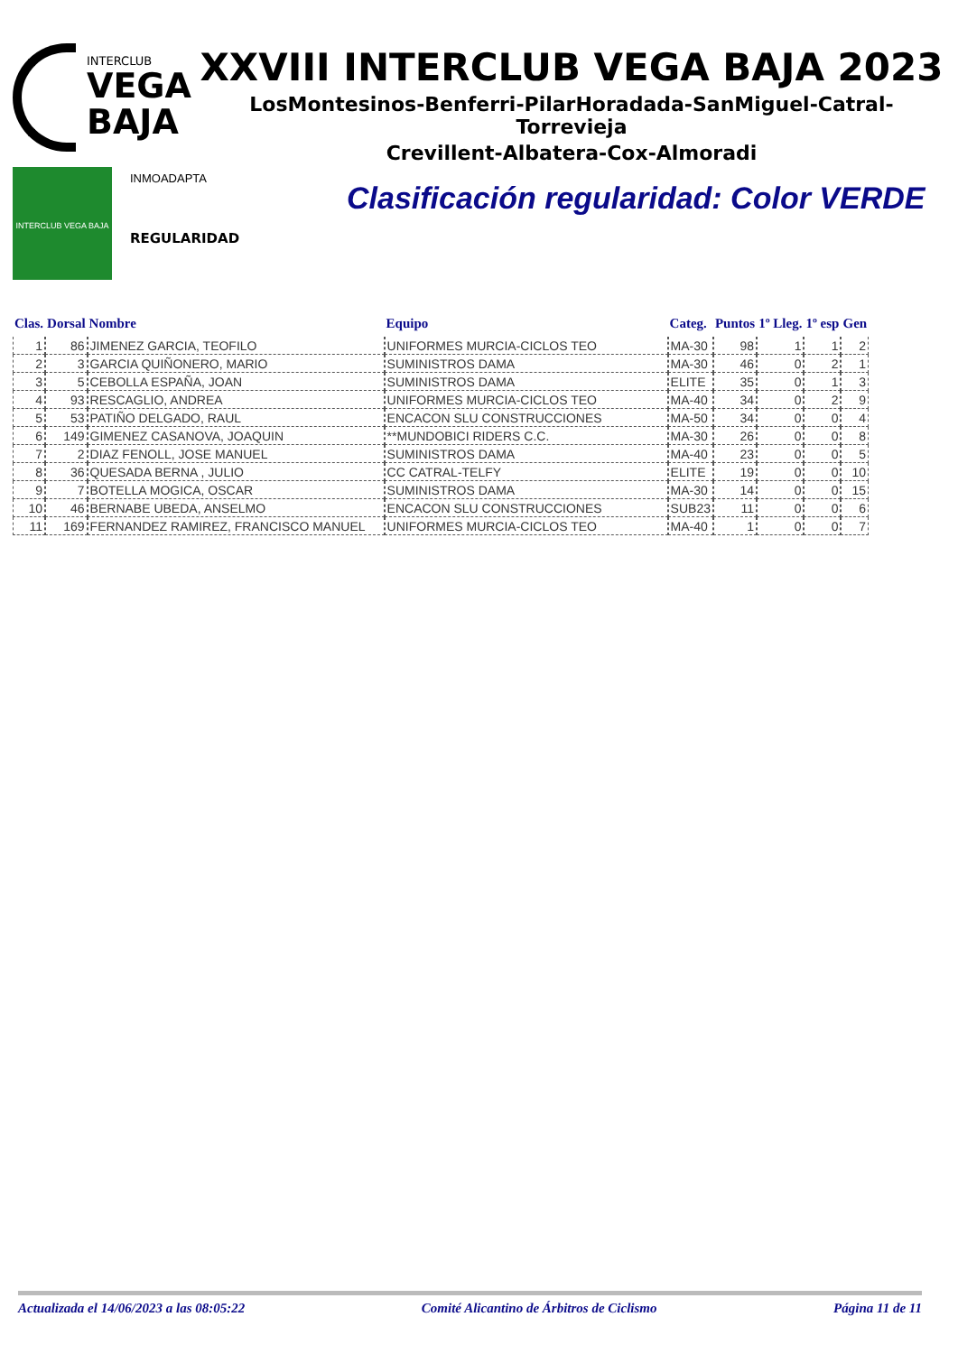INTERCLUB
VEGA
BAJA
XXVIII INTERCLUB VEGA BAJA 2023
LosMontesinos-Benferri-PilarHoradada-SanMiguel-Catral-Torrevieja
Crevillent-Albatera-Cox-Almoradi
INTERCLUB VEGA BAJA
INMOADAPTA
REGULARIDAD
Clasificación regularidad: Color VERDE
| Clas. | Dorsal | Nombre | Equipo | Categ. | Puntos | 1º Lleg. | 1º esp | Gen |
| --- | --- | --- | --- | --- | --- | --- | --- | --- |
| 1 | 86 | JIMENEZ GARCIA, TEOFILO | UNIFORMES MURCIA-CICLOS TEO | MA-30 | 98 | 1 | 1 | 2 |
| 2 | 3 | GARCIA QUIÑONERO, MARIO | SUMINISTROS DAMA | MA-30 | 46 | 0 | 2 | 1 |
| 3 | 5 | CEBOLLA ESPAÑA, JOAN | SUMINISTROS DAMA | ELITE | 35 | 0 | 1 | 3 |
| 4 | 93 | RESCAGLIO, ANDREA | UNIFORMES MURCIA-CICLOS TEO | MA-40 | 34 | 0 | 2 | 9 |
| 5 | 53 | PATIÑO DELGADO, RAUL | ENCACON SLU CONSTRUCCIONES | MA-50 | 34 | 0 | 0 | 4 |
| 6 | 149 | GIMENEZ CASANOVA, JOAQUIN | **MUNDOBICI RIDERS C.C. | MA-30 | 26 | 0 | 0 | 8 |
| 7 | 2 | DIAZ FENOLL, JOSE MANUEL | SUMINISTROS DAMA | MA-40 | 23 | 0 | 0 | 5 |
| 8 | 36 | QUESADA BERNA , JULIO | CC CATRAL-TELFY | ELITE | 19 | 0 | 0 | 10 |
| 9 | 7 | BOTELLA MOGICA, OSCAR | SUMINISTROS DAMA | MA-30 | 14 | 0 | 0 | 15 |
| 10 | 46 | BERNABE UBEDA, ANSELMO | ENCACON SLU CONSTRUCCIONES | SUB23 | 11 | 0 | 0 | 6 |
| 11 | 169 | FERNANDEZ RAMIREZ, FRANCISCO MANUEL | UNIFORMES MURCIA-CICLOS TEO | MA-40 | 1 | 0 | 0 | 7 |
Actualizada el 14/06/2023 a las 08:05:22 Comité Alicantino de Árbitros de Ciclismo Página 11 de 11